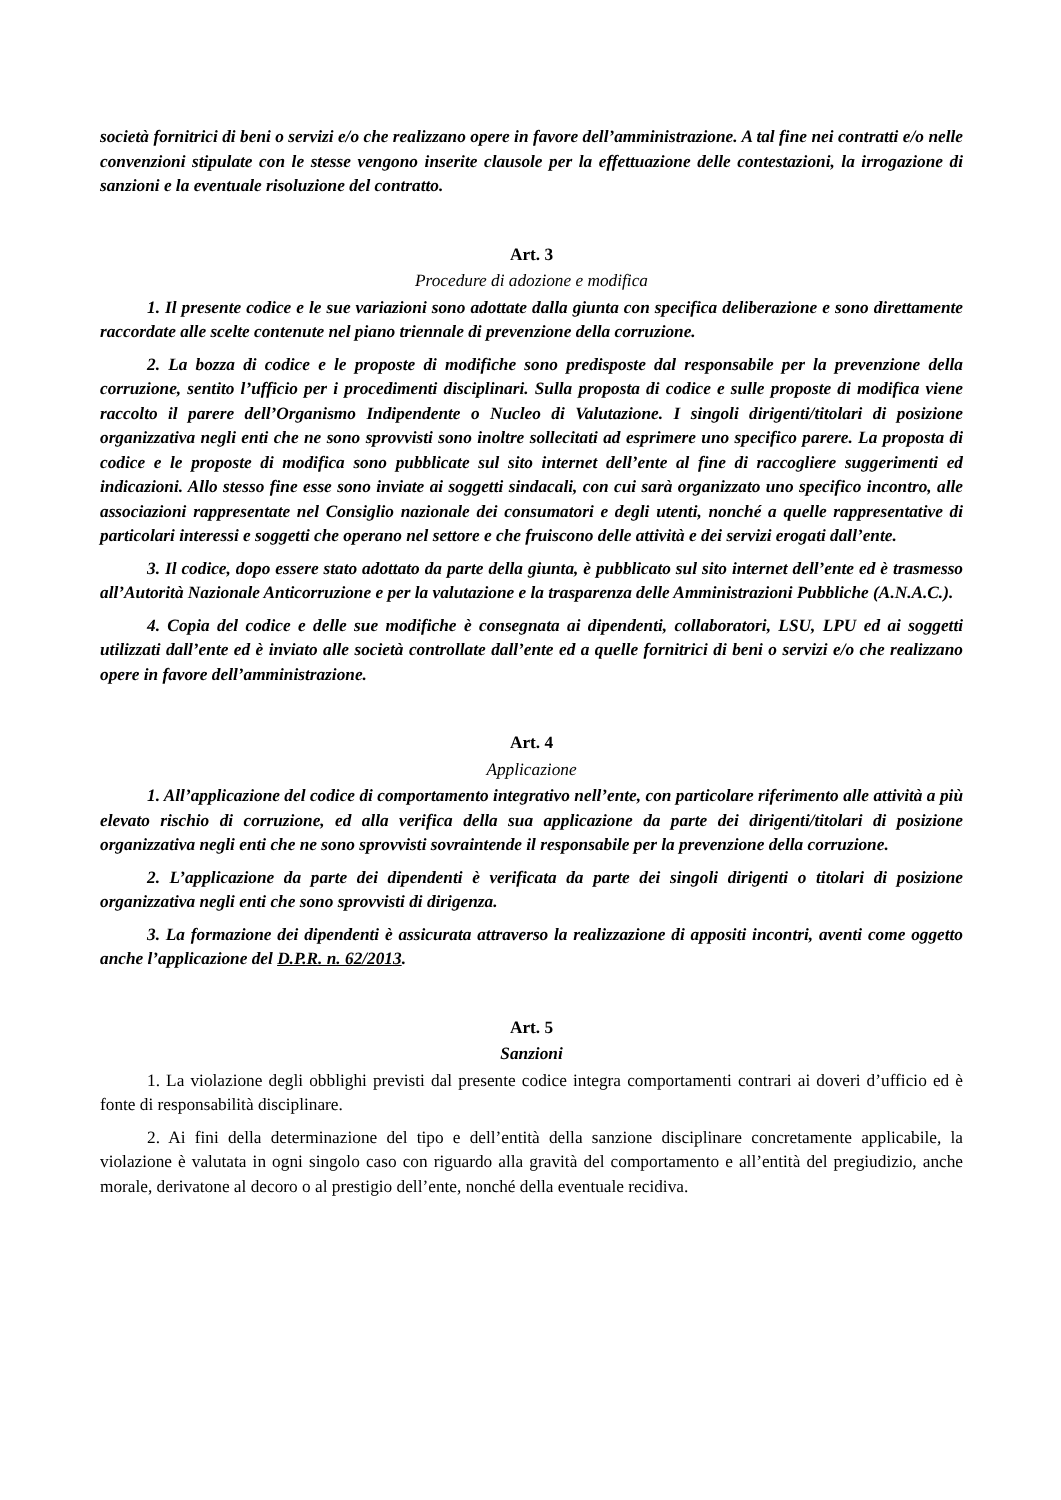società fornitrici di beni o servizi e/o che realizzano opere in favore dell’amministrazione. A tal fine nei contratti e/o nelle convenzioni stipulate con le stesse vengono inserite clausole per la effettuazione delle contestazioni, la irrogazione di sanzioni e la eventuale risoluzione del contratto.
Art. 3
Procedure di adozione e modifica
1. Il presente codice e le sue variazioni sono adottate dalla giunta con specifica deliberazione e sono direttamente raccordate alle scelte contenute nel piano triennale di prevenzione della corruzione.
2. La bozza di codice e le proposte di modifiche sono predisposte dal responsabile per la prevenzione della corruzione, sentito l’ufficio per i procedimenti disciplinari. Sulla proposta di codice e sulle proposte di modifica viene raccolto il parere dell’Organismo Indipendente o Nucleo di Valutazione. I singoli dirigenti/titolari di posizione organizzativa negli enti che ne sono sprovvisti sono inoltre sollecitati ad esprimere uno specifico parere. La proposta di codice e le proposte di modifica sono pubblicate sul sito internet dell’ente al fine di raccogliere suggerimenti ed indicazioni. Allo stesso fine esse sono inviate ai soggetti sindacali, con cui sarà organizzato uno specifico incontro, alle associazioni rappresentate nel Consiglio nazionale dei consumatori e degli utenti, nonché a quelle rappresentative di particolari interessi e soggetti che operano nel settore e che fruiscono delle attività e dei servizi erogati dall’ente.
3. Il codice, dopo essere stato adottato da parte della giunta, è pubblicato sul sito internet dell’ente ed è trasmesso all’Autorità Nazionale Anticorruzione e per la valutazione e la trasparenza delle Amministrazioni Pubbliche (A.N.A.C.).
4. Copia del codice e delle sue modifiche è consegnata ai dipendenti, collaboratori, LSU, LPU ed ai soggetti utilizzati dall’ente ed è inviato alle società controllate dall’ente ed a quelle fornitrici di beni o servizi e/o che realizzano opere in favore dell’amministrazione.
Art. 4
Applicazione
1. All’applicazione del codice di comportamento integrativo nell’ente, con particolare riferimento alle attività a più elevato rischio di corruzione, ed alla verifica della sua applicazione da parte dei dirigenti/titolari di posizione organizzativa negli enti che ne sono sprovvisti sovraintende il responsabile per la prevenzione della corruzione.
2. L’applicazione da parte dei dipendenti è verificata da parte dei singoli dirigenti o titolari di posizione organizzativa negli enti che sono sprovvisti di dirigenza.
3. La formazione dei dipendenti è assicurata attraverso la realizzazione di appositi incontri, aventi come oggetto anche l’applicazione del D.P.R. n. 62/2013.
Art. 5
Sanzioni
1. La violazione degli obblighi previsti dal presente codice integra comportamenti contrari ai doveri d’ufficio ed è fonte di responsabilità disciplinare.
2. Ai fini della determinazione del tipo e dell’entità della sanzione disciplinare concretamente applicabile, la violazione è valutata in ogni singolo caso con riguardo alla gravità del comportamento e all’entità del pregiudizio, anche morale, derivatone al decoro o al prestigio dell’ente, nonché della eventuale recidiva.